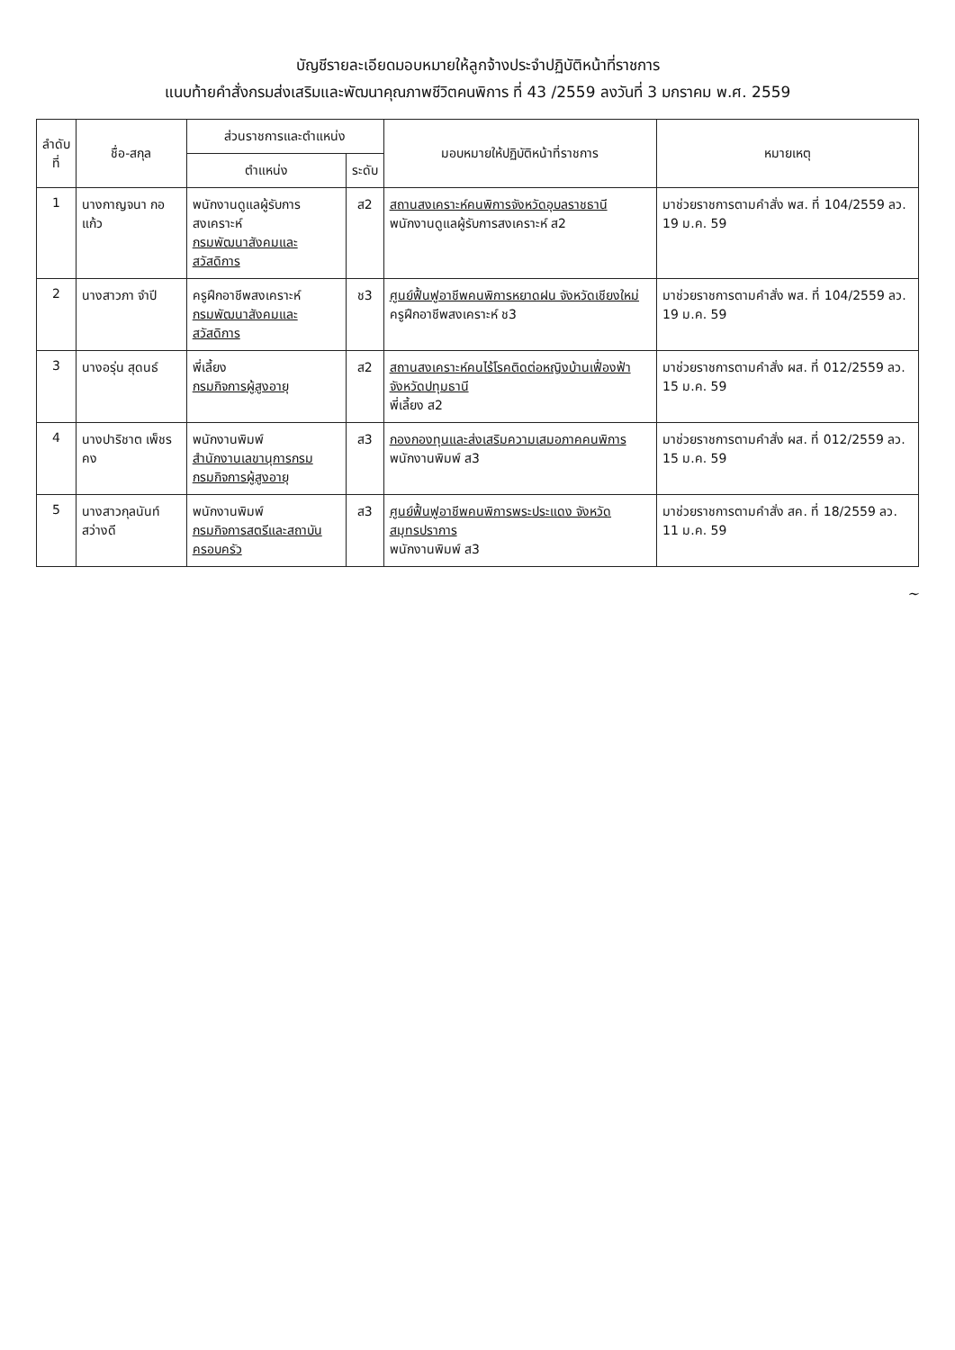บัญชีรายละเอียดมอบหมายให้ลูกจ้างประจำปฏิบัติหน้าที่ราชการ
แนบท้ายคำสั่งกรมส่งเสริมและพัฒนาคุณภาพชีวิตคนพิการ ที่ 43 /2559 ลงวันที่ 3 มกราคม พ.ศ. 2559
| ลำดับ ที่ | ชื่อ-สกุล | ส่วนราชการและตำแหน่ง | | มอบหมายให้ปฏิบัติหน้าที่ราชการ | หมายเหตุ |
| --- | --- | --- | --- | --- | --- |
| | | ตำแหน่ง | ระดับ | | |
| 1 | นางกาญจนา กอแก้ว | พนักงานดูแลผู้รับการสงเคราะห์ กรมพัฒนาสังคมและสวัสดิการ | ส2 | สถานสงเคราะห์คนพิการจังหวัดอุบลราชธานี พนักงานดูแลผู้รับการสงเคราะห์ ส2 | มาช่วยราชการตามคำสั่ง พส. ที่ 104/2559 ลว. 19 ม.ค. 59 |
| 2 | นางสาวภา จำปี | ครูฝึกอาชีพสงเคราะห์ กรมพัฒนาสังคมและสวัสดิการ | ช3 | ศูนย์ฟื้นฟูอาชีพคนพิการหยาดฝน จังหวัดเชียงใหม่ ครูฝึกอาชีพสงเคราะห์ ช3 | มาช่วยราชการตามคำสั่ง พส. ที่ 104/2559 ลว. 19 ม.ค. 59 |
| 3 | นางอรุ่น สุดนธ์ | พี่เลี้ยง กรมกิจการผู้สูงอายุ | ส2 | สถานสงเคราะห์คนไร้โรคติดต่อหญิงบ้านเฟื่องฟ้า จังหวัดปทุมธานี พี่เลี้ยง ส2 | มาช่วยราชการตามคำสั่ง ผส. ที่ 012/2559 ลว. 15 ม.ค. 59 |
| 4 | นางปาริชาต เพ็ชรคง | พนักงานพิมพ์ สำนักงานเลขานุการกรม กรมกิจการผู้สูงอายุ | ส3 | กองกองทุนและส่งเสริมความเสมอภาคคนพิการ พนักงานพิมพ์ ส3 | มาช่วยราชการตามคำสั่ง ผส. ที่ 012/2559 ลว. 15 ม.ค. 59 |
| 5 | นางสาวกุลนันท์ สว่างดี | พนักงานพิมพ์ กรมกิจการสตรีและสถาบันครอบครัว | ส3 | ศูนย์ฟื้นฟูอาชีพคนพิการพระประแดง จังหวัดสมุทรปราการ พนักงานพิมพ์ ส3 | มาช่วยราชการตามคำสั่ง สค. ที่ 18/2559 ลว. 11 ม.ค. 59 |
~